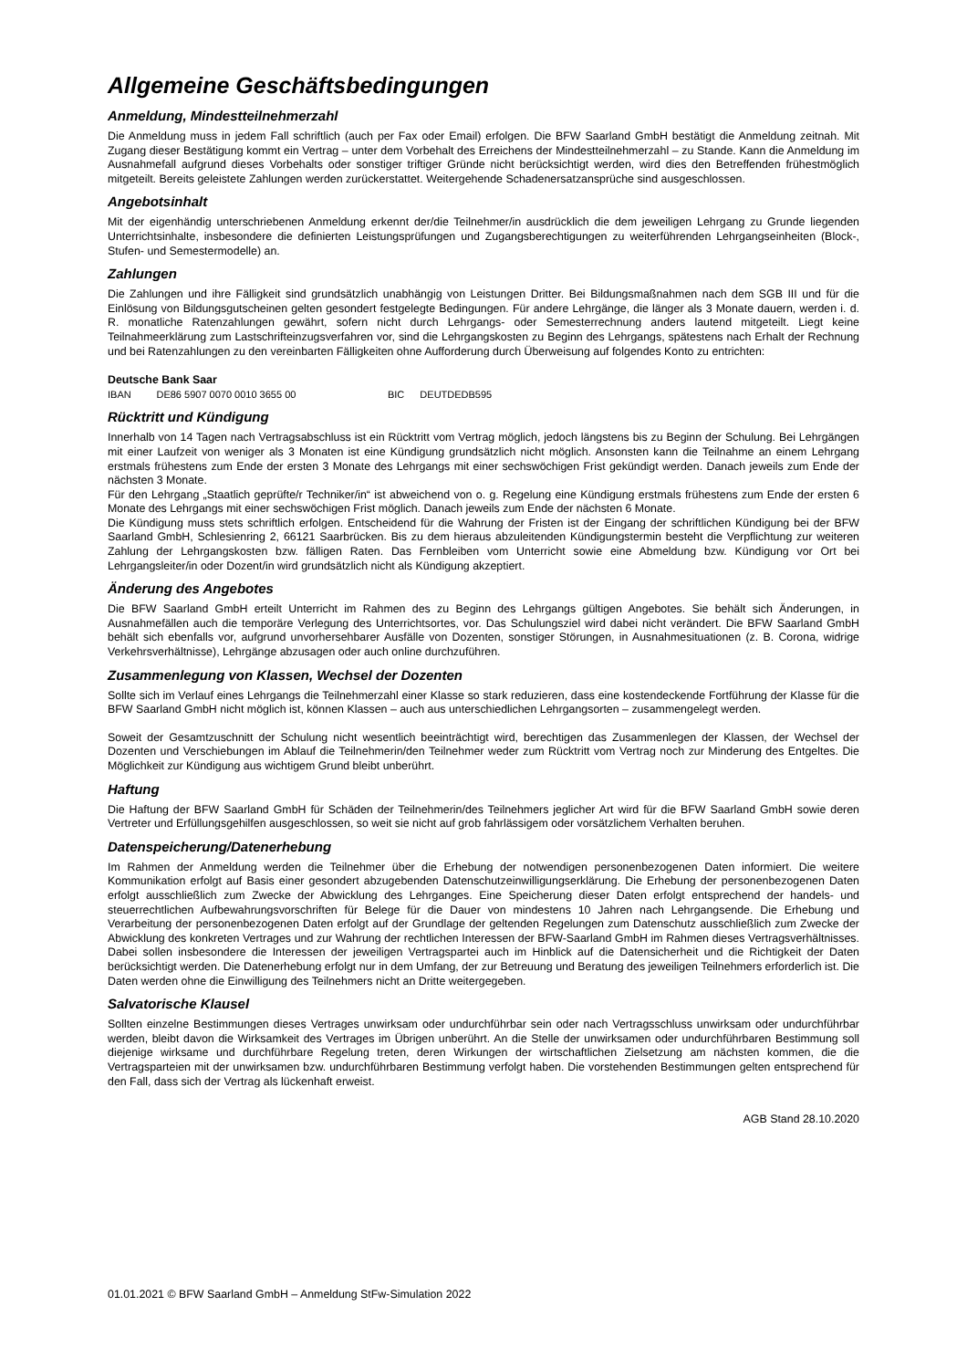Allgemeine Geschäftsbedingungen
Anmeldung, Mindestteilnehmerzahl
Die Anmeldung muss in jedem Fall schriftlich (auch per Fax oder Email) erfolgen. Die BFW Saarland GmbH bestätigt die Anmeldung zeitnah. Mit Zugang dieser Bestätigung kommt ein Vertrag – unter dem Vorbehalt des Erreichens der Mindestteilnehmerzahl – zu Stande. Kann die Anmeldung im Ausnahmefall aufgrund dieses Vorbehalts oder sonstiger triftiger Gründe nicht berücksichtigt werden, wird dies den Betreffenden frühestmöglich mitgeteilt. Bereits geleistete Zahlungen werden zurückerstattet. Weitergehende Schadenersatzansprüche sind ausgeschlossen.
Angebotsinhalt
Mit der eigenhändig unterschriebenen Anmeldung erkennt der/die Teilnehmer/in ausdrücklich die dem jeweiligen Lehrgang zu Grunde liegenden Unterrichtsinhalte, insbesondere die definierten Leistungsprüfungen und Zugangsberechtigungen zu weiterführenden Lehrgangseinheiten (Block-, Stufen- und Semestermodelle) an.
Zahlungen
Die Zahlungen und ihre Fälligkeit sind grundsätzlich unabhängig von Leistungen Dritter. Bei Bildungsmaßnahmen nach dem SGB III und für die Einlösung von Bildungsgutscheinen gelten gesondert festgelegte Bedingungen. Für andere Lehrgänge, die länger als 3 Monate dauern, werden i. d. R. monatliche Ratenzahlungen gewährt, sofern nicht durch Lehrgangs- oder Semesterrechnung anders lautend mitgeteilt. Liegt keine Teilnahmeerklärung zum Lastschrifteinzugsverfahren vor, sind die Lehrgangskosten zu Beginn des Lehrgangs, spätestens nach Erhalt der Rechnung und bei Ratenzahlungen zu den vereinbarten Fälligkeiten ohne Aufforderung durch Überweisung auf folgendes Konto zu entrichten:
Deutsche Bank Saar
IBAN DE86 5907 0070 0010 3655 00 BIC DEUTDEDB595
Rücktritt und Kündigung
Innerhalb von 14 Tagen nach Vertragsabschluss ist ein Rücktritt vom Vertrag möglich, jedoch längstens bis zu Beginn der Schulung. Bei Lehrgängen mit einer Laufzeit von weniger als 3 Monaten ist eine Kündigung grundsätzlich nicht möglich. Ansonsten kann die Teilnahme an einem Lehrgang erstmals frühestens zum Ende der ersten 3 Monate des Lehrgangs mit einer sechswöchigen Frist gekündigt werden. Danach jeweils zum Ende der nächsten 3 Monate.
Für den Lehrgang „Staatlich geprüfte/r Techniker/in“ ist abweichend von o. g. Regelung eine Kündigung erstmals frühestens zum Ende der ersten 6 Monate des Lehrgangs mit einer sechswöchigen Frist möglich. Danach jeweils zum Ende der nächsten 6 Monate.
Die Kündigung muss stets schriftlich erfolgen. Entscheidend für die Wahrung der Fristen ist der Eingang der schriftlichen Kündigung bei der BFW Saarland GmbH, Schlesienring 2, 66121 Saarbrücken. Bis zu dem hieraus abzuleitenden Kündigungstermin besteht die Verpflichtung zur weiteren Zahlung der Lehrgangskosten bzw. fälligen Raten. Das Fernbleiben vom Unterricht sowie eine Abmeldung bzw. Kündigung vor Ort bei Lehrgangsleiter/in oder Dozent/in wird grundsätzlich nicht als Kündigung akzeptiert.
Änderung des Angebotes
Die BFW Saarland GmbH erteilt Unterricht im Rahmen des zu Beginn des Lehrgangs gültigen Angebotes. Sie behält sich Änderungen, in Ausnahmefällen auch die temporäre Verlegung des Unterrichtsortes, vor. Das Schulungsziel wird dabei nicht verändert. Die BFW Saarland GmbH behält sich ebenfalls vor, aufgrund unvorhersehbarer Ausfälle von Dozenten, sonstiger Störungen, in Ausnahmesituationen (z. B. Corona, widrige Verkehrsverhältnisse), Lehrgänge abzusagen oder auch online durchzuführen.
Zusammenlegung von Klassen, Wechsel der Dozenten
Sollte sich im Verlauf eines Lehrgangs die Teilnehmerzahl einer Klasse so stark reduzieren, dass eine kostendeckende Fortführung der Klasse für die BFW Saarland GmbH nicht möglich ist, können Klassen – auch aus unterschiedlichen Lehrgangsorten – zusammengelegt werden.
Soweit der Gesamtzuschnitt der Schulung nicht wesentlich beeinträchtigt wird, berechtigen das Zusammenlegen der Klassen, der Wechsel der Dozenten und Verschiebungen im Ablauf die Teilnehmerin/den Teilnehmer weder zum Rücktritt vom Vertrag noch zur Minderung des Entgeltes. Die Möglichkeit zur Kündigung aus wichtigem Grund bleibt unberührt.
Haftung
Die Haftung der BFW Saarland GmbH für Schäden der Teilnehmerin/des Teilnehmers jeglicher Art wird für die BFW Saarland GmbH sowie deren Vertreter und Erfüllungsgehilfen ausgeschlossen, so weit sie nicht auf grob fahrlässigem oder vorsätzlichem Verhalten beruhen.
Datenspeicherung/Datenerhebung
Im Rahmen der Anmeldung werden die Teilnehmer über die Erhebung der notwendigen personenbezogenen Daten informiert. Die weitere Kommunikation erfolgt auf Basis einer gesondert abzugebenden Datenschutzeinwilligungserklärung. Die Erhebung der personenbezogenen Daten erfolgt ausschließlich zum Zwecke der Abwicklung des Lehrganges. Eine Speicherung dieser Daten erfolgt entsprechend der handels- und steuerrechtlichen Aufbewahrungsvorschriften für Belege für die Dauer von mindestens 10 Jahren nach Lehrgangsende. Die Erhebung und Verarbeitung der personenbezogenen Daten erfolgt auf der Grundlage der geltenden Regelungen zum Datenschutz ausschließlich zum Zwecke der Abwicklung des konkreten Vertrages und zur Wahrung der rechtlichen Interessen der BFW-Saarland GmbH im Rahmen dieses Vertragsverhältnisses. Dabei sollen insbesondere die Interessen der jeweiligen Vertragspartei auch im Hinblick auf die Datensicherheit und die Richtigkeit der Daten berücksichtigt werden. Die Datenerhebung erfolgt nur in dem Umfang, der zur Betreuung und Beratung des jeweiligen Teilnehmers erforderlich ist. Die Daten werden ohne die Einwilligung des Teilnehmers nicht an Dritte weitergegeben.
Salvatorische Klausel
Sollten einzelne Bestimmungen dieses Vertrages unwirksam oder undurchführbar sein oder nach Vertragsschluss unwirksam oder undurchführbar werden, bleibt davon die Wirksamkeit des Vertrages im Übrigen unberührt. An die Stelle der unwirksamen oder undurchführbaren Bestimmung soll diejenige wirksame und durchführbare Regelung treten, deren Wirkungen der wirtschaftlichen Zielsetzung am nächsten kommen, die die Vertragsparteien mit der unwirksamen bzw. undurchführbaren Bestimmung verfolgt haben. Die vorstehenden Bestimmungen gelten entsprechend für den Fall, dass sich der Vertrag als lückenhaft erweist.
AGB Stand 28.10.2020
01.01.2021 © BFW Saarland GmbH – Anmeldung StFw-Simulation 2022